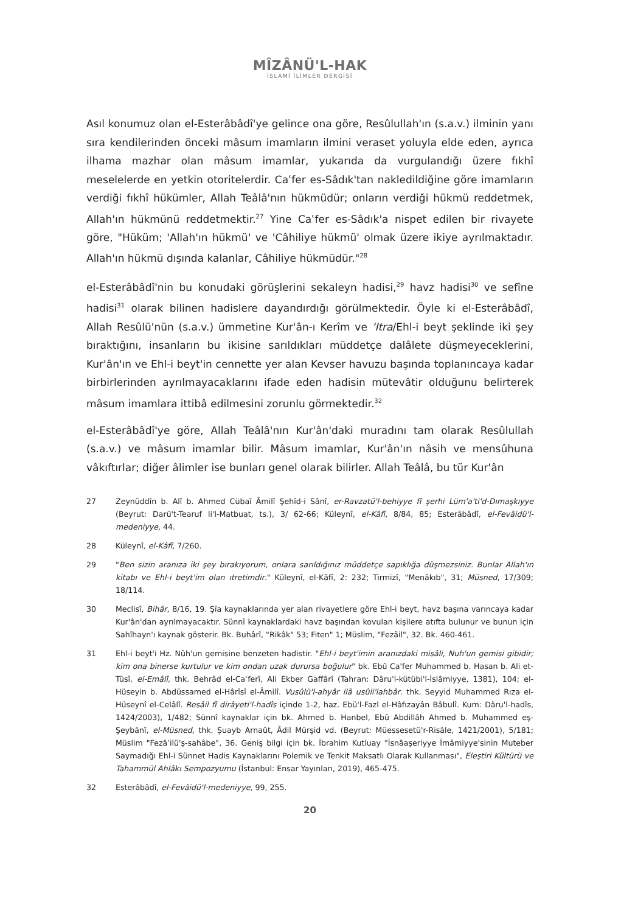MÎZÂNÜ'L-HAK
İSLAMİ İLİMLER DERGİSİ
Asıl konumuz olan el-Esterâbâdî'ye gelince ona göre, Resûlullah'ın (s.a.v.) ilminin yanı sıra kendilerinden önceki mâsum imamların ilmini veraset yoluyla elde eden, ayrıca ilhama mazhar olan mâsum imamlar, yukarıda da vurgulandığı üzere fıkhî meselelerde en yetkin otoritelerdir. Caʿfer es-Sâdık'tan nakledildiğine göre imamların verdiği fıkhî hükümler, Allah Teâlâ'nın hükmüdür; onların verdiği hükmü reddetmek, Allah'ın hükmünü reddetmektir.<sup>27</sup> Yine Caʿfer es-Sâdık'a nispet edilen bir rivayete göre, "Hüküm; 'Allah'ın hükmü' ve 'Câhiliye hükmü' olmak üzere ikiye ayrılmaktadır. Allah'ın hükmü dışında kalanlar, Câhiliye hükmüdür."<sup>28</sup>
el-Esterâbâdî'nin bu konudaki görüşlerini sekaleyn hadisi,<sup>29</sup> havz hadisi<sup>30</sup> ve sefîne hadisi<sup>31</sup> olarak bilinen hadislere dayandırdığı görülmektedir. Öyle ki el-Esterâbâdî, Allah Resûlü'nün (s.a.v.) ümmetine Kur'ân-ı Kerîm ve 'Itra/Ehl-i beyt şeklinde iki şey bıraktığını, insanların bu ikisine sarıldıkları müddetçe dalâlete düşmeyeceklerini, Kur'ân'ın ve Ehl-i beyt'in cennette yer alan Kevser havuzu başında toplanıncaya kadar birbirlerinden ayrılmayacaklarını ifade eden hadisin mütevâtir olduğunu belirterek mâsum imamlara ittibâ edilmesini zorunlu görmektedir.<sup>32</sup>
el-Esterâbâdî'ye göre, Allah Teâlâ'nın Kur'ân'daki muradını tam olarak Resûlullah (s.a.v.) ve mâsum imamlar bilir. Mâsum imamlar, Kur'ân'ın nâsih ve mensûhuna vâkıftırlar; diğer âlimler ise bunları genel olarak bilirler. Allah Teâlâ, bu tür Kur'ân
27 Zeynüddîn b. Alî b. Ahmed Cübaî Âmilî Şehîd-i Sânî, er-Ravzatü'l-behiyye fî şerhi Lüm'a'ti'd-Dımaşkıyye (Beyrut: Darü't-Tearuf li'l-Matbuat, ts.), 3/ 62-66; Küleynî, el-Kâfî, 8/84, 85; Esterâbâdî, el-Fevâidü'l-medeniyye, 44.
28 Küleynî, el-Kâfî, 7/260.
29 "Ben sizin aranıza iki şey bırakıyorum, onlara sarıldığınız müddetçe sapıklığa düşmezsiniz. Bunlar Allah'ın kitabı ve Ehl-i beyt'im olan ıtretimdir." Küleynî, el-Kâfî, 2: 232; Tirmizî, "Menâkıb", 31; Müsned, 17/309; 18/114.
30 Meclisî, Bihâr, 8/16, 19. Şîa kaynaklarında yer alan rivayetlere göre Ehl-i beyt, havz başına varıncaya kadar Kur'ân'dan ayrılmayacaktır. Sünnî kaynaklardaki havz başından kovulan kişilere atıfta bulunur ve bunun için Sahîhayn'ı kaynak gösterir. Bk. Buhârî, "Rikâk" 53; Fiten" 1; Müslim, "Fezâil", 32. Bk. 460-461.
31 Ehl-i beyt'i Hz. Nûh'un gemisine benzeten hadistir. "Ehl-i beyt'imin aranızdaki misâli, Nuh'un gemisi gibidir; kim ona binerse kurtulur ve kim ondan uzak durursa boğulur" bk. Ebû Ca'fer Muhammed b. Hasan b. Ali et-Tûsî, el-Emâlî, thk. Behrâd el-Caʿferî, Ali Ekber Gaffârî (Tahran: Dâru'l-kütübi'l-İslâmiyye, 1381), 104; el-Hüseyin b. Abdüssamed el-Hârîsî el-Âmilî. Vusûlü'l-ahyâr ilâ usûli'lahbâr. thk. Seyyid Muhammed Rıza el-Hüseynî el-Celâlî. Resâil fî dirâyeti'l-hadîs içinde 1-2, haz. Ebü'l-Fazl el-Hâfızayân Bâbulî. Kum: Dâru'l-hadîs, 1424/2003), 1/482; Sünnî kaynaklar için bk. Ahmed b. Hanbel, Ebû Abdillâh Ahmed b. Muhammed eş-Şeybânî, el-Müsned, thk. Şuayb Arnaût, Âdil Mürşid vd. (Beyrut: Müessesetü'r-Risâle, 1421/2001), 5/181; Müslim "Fezâʾilü'ṣ-sahâbe", 36. Geniş bilgi için bk. İbrahim Kutluay "İsnâaşeriyye İmâmiyye'sinin Muteber Saymadığı Ehl-i Sünnet Hadis Kaynaklarını Polemik ve Tenkit Maksatlı Olarak Kullanması", Eleştiri Kültürü ve Tahammül Ahlâkı Sempozyumu (İstanbul: Ensar Yayınları, 2019), 465-475.
32 Esterâbâdî, el-Fevâidü'l-medeniyye, 99, 255.
20